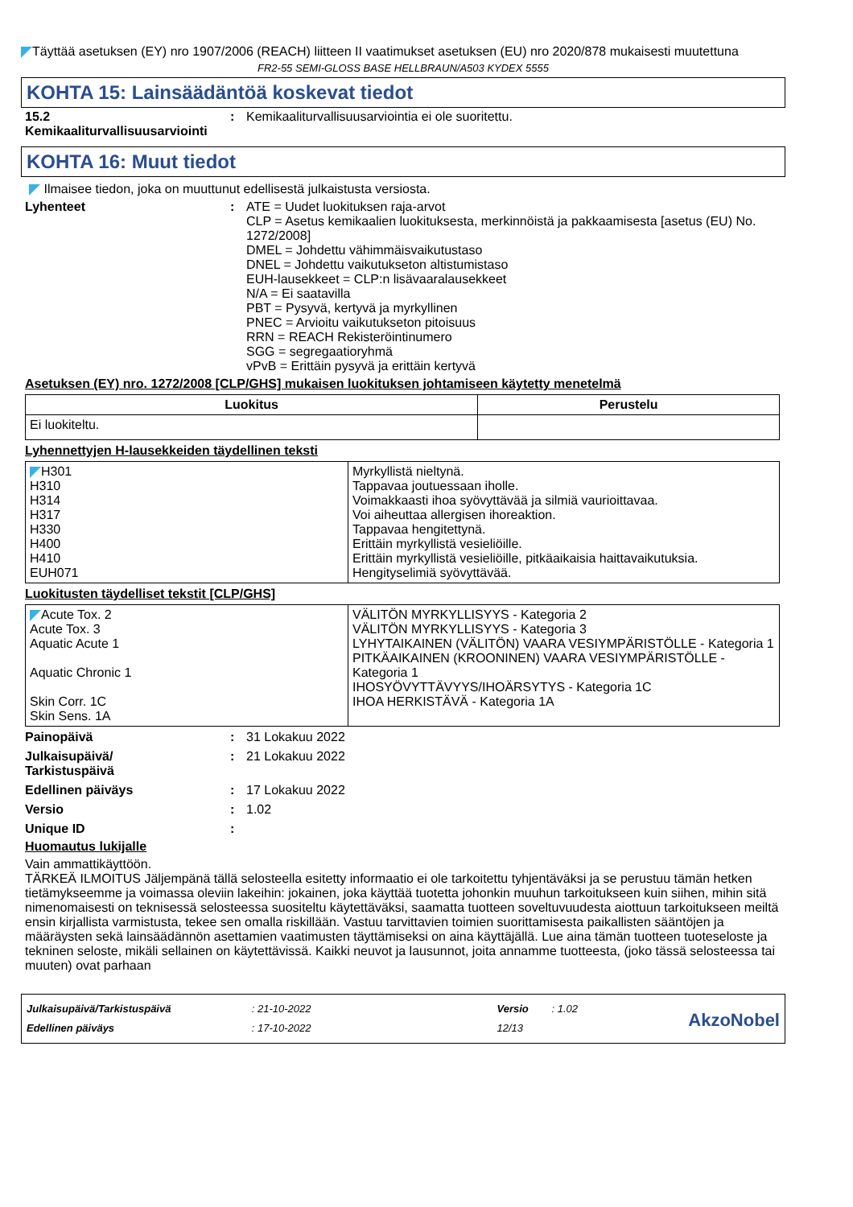Täyttää asetuksen (EY) nro 1907/2006 (REACH) liitteen II vaatimukset asetuksen (EU) nro 2020/878 mukaisesti muutettuna
FR2-55 SEMI-GLOSS BASE HELLBRAUN/A503 KYDEX 5555
KOHTA 15: Lainsäädäntöä koskevat tiedot
15.2 Kemikaaliturvallisuusarviointi
: Kemikaaliturvallisuusarviointia ei ole suoritettu.
KOHTA 16: Muut tiedot
Ilmaisee tiedon, joka on muuttunut edellisestä julkaistusta versiosta.
Lyhenteet : ATE = Uudet luokituksen raja-arvot
CLP = Asetus kemikaalien luokituksesta, merkinnöistä ja pakkaamisesta [asetus (EU) No. 1272/2008]
DMEL = Johdettu vähimmäisvaikutustaso
DNEL = Johdettu vaikutukseton altistumistaso
EUH-lausekkeet = CLP:n lisävaaralausekkeet
N/A = Ei saatavilla
PBT = Pysyvä, kertyvä ja myrkyllinen
PNEC = Arvioitu vaikutukseton pitoisuus
RRN = REACH Rekisteröintinumero
SGG = segregaatioryhmä
vPvB = Erittäin pysyvä ja erittäin kertyvä
Asetuksen (EY) nro. 1272/2008 [CLP/GHS] mukaisen luokituksen johtamiseen käytetty menetelmä
| Luokitus | Perustelu |
| --- | --- |
| Ei luokiteltu. | |
Lyhennettyjen H-lausekkeiden täydellinen teksti
| H301 H310 H314 H317 H330 H400 H410 EUH071 | Myrkyllistä nieltynä. Tappavaa joutuessaan iholle. Voimakkaasti ihoa syövyttävää ja silmiä vaurioittavaa. Voi aiheuttaa allergisen ihoreaktion. Tappavaa hengitettynä. Erittäin myrkyllistä vesieliöille. Erittäin myrkyllistä vesieliöille, pitkäaikaisia haittavaikutuksia. Hengityselimiä syövyttävää. |
Luokitusten täydelliset tekstit [CLP/GHS]
| Acute Tox. 2 Acute Tox. 3 Aquatic Acute 1 Aquatic Chronic 1 Skin Corr. 1C Skin Sens. 1A | VÄLITÖN MYRKYLLISYYS - Kategoria 2 VÄLITÖN MYRKYLLISYYS - Kategoria 3 LYHYTAIKAINEN (VÄLITÖN) VAARA VESIYMPÄRISTÖLLE - Kategoria 1 PITKÄAIKAINEN (KROONINEN) VAARA VESIYMPÄRISTÖLLE - Kategoria 1 IHOSYÖVYTTÄVYYS/IHOÄRSYTYS - Kategoria 1C IHOA HERKISTÄVÄ - Kategoria 1A |
Painopäivä : 31 Lokakuu 2022
Julkaisupäivä/
Tarkistuspäivä
: 21 Lokakuu 2022
Edellinen päiväys : 17 Lokakuu 2022
Versio : 1.02
Unique ID :
Huomautus lukijalle
Vain ammattikäyttöön.
TÄRKEÄ ILMOITUS Jäljempänä tällä selosteella esitetty informaatio ei ole tarkoitettu tyhjentäväksi ja se perustuu tämän hetken tietämykseemme ja voimassa oleviin lakeihin: jokainen, joka käyttää tuotetta johonkin muuhun tarkoitukseen kuin siihen, mihin sitä nimenomaisesti on teknisessä selosteessa suositeltu käytettäväksi, saamatta tuotteen soveltuvuudesta aiottuun tarkoitukseen meiltä ensin kirjallista varmistusta, tekee sen omalla riskillään. Vastuu tarvittavien toimien suorittamisesta paikallisten sääntöjen ja määräysten sekä lainsäädännön asettamien vaatimusten täyttämiseksi on aina käyttäjällä. Lue aina tämän tuotteen tuoteseloste ja tekninen seloste, mikäli sellainen on käytettävissä. Kaikki neuvot ja lausunnot, joita annamme tuotteesta, (joko tässä selosteessa tai muuten) ovat parhaan
Julkaisupäivä/Tarkistuspäivä
Edellinen päiväys
: 21-10-2022
: 17-10-2022
Versio
12/13
: 1.02
AkzoNobel